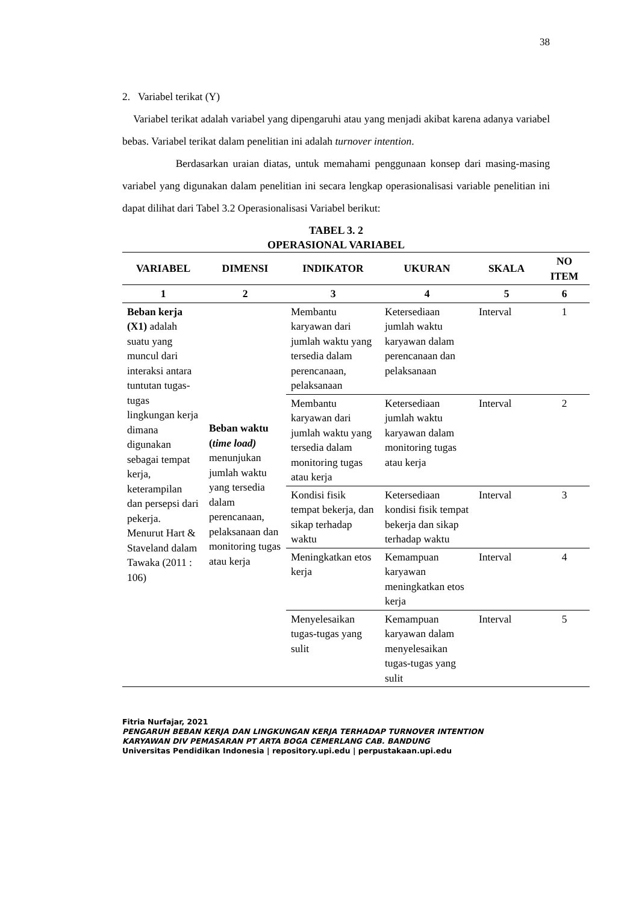38
2. Variabel terikat (Y)
Variabel terikat adalah variabel yang dipengaruhi atau yang menjadi akibat karena adanya variabel bebas. Variabel terikat dalam penelitian ini adalah turnover intention.
Berdasarkan uraian diatas, untuk memahami penggunaan konsep dari masing-masing variabel yang digunakan dalam penelitian ini secara lengkap operasionalisasi variable penelitian ini dapat dilihat dari Tabel 3.2 Operasionalisasi Variabel berikut:
TABEL 3. 2
OPERASIONAL VARIABEL
| VARIABEL | DIMENSI | INDIKATOR | UKURAN | SKALA | NO ITEM |
| --- | --- | --- | --- | --- | --- |
| 1 | 2 | 3 | 4 | 5 | 6 |
| Beban kerja (X1) adalah suatu yang muncul dari interaksi antara tuntutan tugas-tugas lingkungan kerja dimana digunakan sebagai tempat kerja, keterampilan dan persepsi dari pekerja. Menurut Hart & Staveland dalam Tawaka (2011 : 106) | Beban waktu ( time load) menunjukan jumlah waktu yang tersedia dalam perencanaan, pelaksanaan dan monitoring tugas atau kerja | Membantu karyawan dari jumlah waktu yang tersedia dalam perencanaan, pelaksanaan | Ketersediaan jumlah waktu karyawan dalam perencanaan dan pelaksanaan | Interval | 1 |
| | | Membantu karyawan dari jumlah waktu yang tersedia dalam monitoring tugas atau kerja | Ketersediaan jumlah waktu karyawan dalam monitoring tugas atau kerja | Interval | 2 |
| | | Kondisi fisik tempat bekerja, dan sikap terhadap waktu | Ketersediaan kondisi fisik tempat bekerja dan sikap terhadap waktu | Interval | 3 |
| | | Meningkatkan etos kerja | Kemampuan karyawan meningkatkan etos kerja | Interval | 4 |
| | | Menyelesaikan tugas-tugas yang sulit | Kemampuan karyawan dalam menyelesaikan tugas-tugas yang sulit | Interval | 5 |
Fitria Nurfajar, 2021
PENGARUH BEBAN KERJA DAN LINGKUNGAN KERJA TERHADAP TURNOVER INTENTION
KARYAWAN DIV PEMASARAN PT ARTA BOGA CEMERLANG CAB. BANDUNG
Universitas Pendidikan Indonesia | repository.upi.edu | perpustakaan.upi.edu